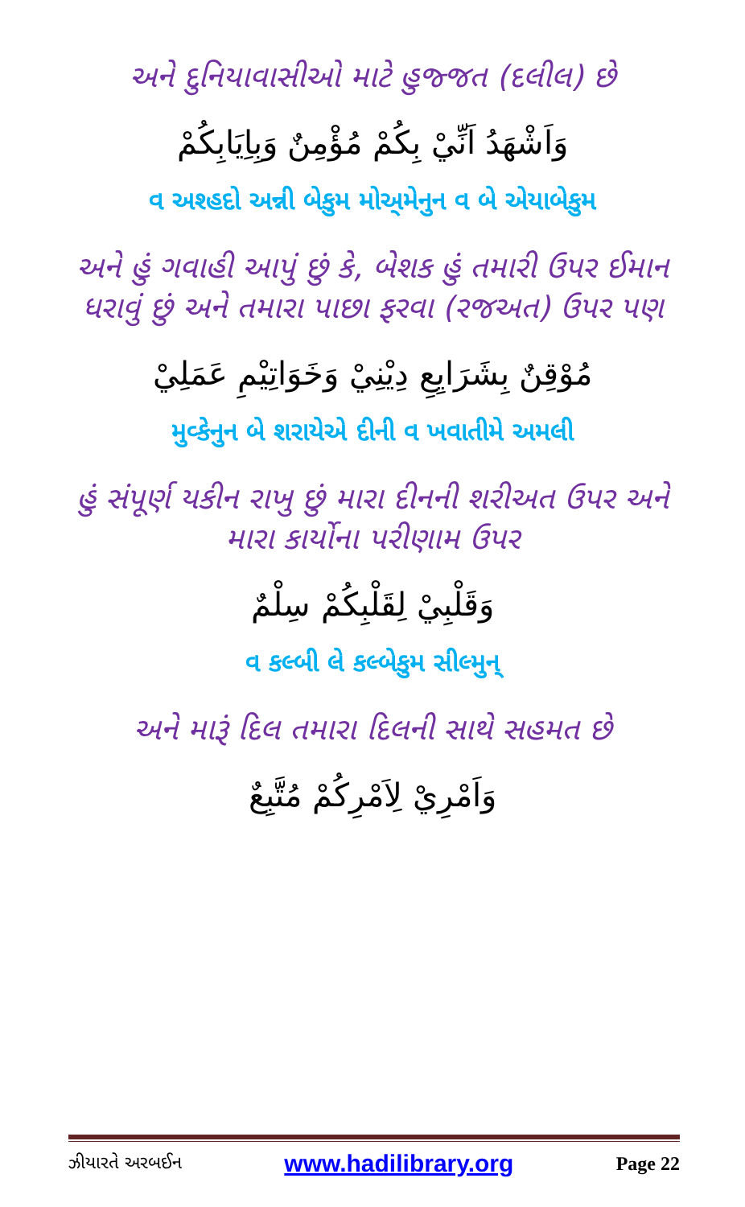અને દુનિયાવાસીઓ માટે હુજ્જત (દલીલ) છે
وَاَشْهَدُ اَنِّيْ بِكُمْ مُؤْمِنٌ وَبِاِيَابِكُمْ
વ અશ્હદો અન્ની બેકુમ મોઅ્મેનુન વ બે એયાબેકુમ
અને હું ગવાહી આપું છું કે, બેશક હું તમારી ઉપર ઈમાન ધરાવું છું અને તમારા પાછા ફરવા (રજઅત) ઉપર પણ
مُوْقِنٌ بِشَرَايِعِ دِيْنِيْ وَخَوَاتِيْمِ عَمَلِيْ
મુવ્કેનુન બે શરાયેએ દીની વ ખવાતીમે અમલી
હું સંપૂર્ણ યકીન રાખુ છું મારા દીનની શરીઅત ઉપર અને મારા કાર્યોના પરીણામ ઉપર
وَقَلْبِيْ لِقَلْبِكُمْ سِلْمٌ
વ કલ્બી લે કલ્બેકુમ સીલ્મુન્
અને મારૂં દિલ તમારા દિલની સાથે સહમત છે
وَاَمْرِيْ لِاَمْرِكُمْ مُتَّبِعٌ
ઝીયારતે અરબઈન www.hadilibrary.org Page 22